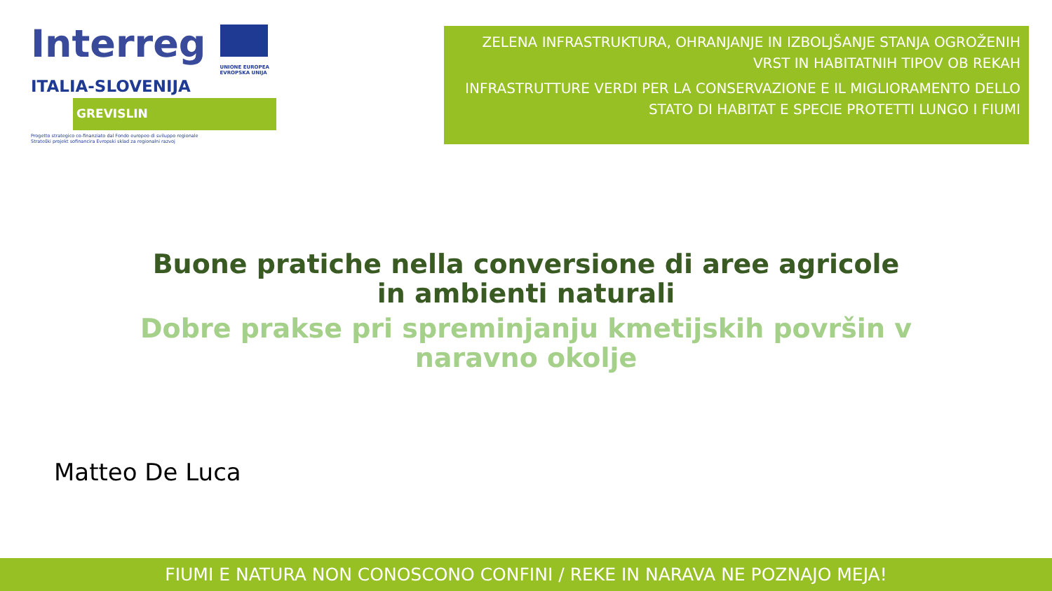Interreg
UNIONE EUROPEA
EVROPSKA UNIJA
ITALIA-SLOVENIJA
GREVISLIN
Progetto strategico co-finanziato dal Fondo europeo di sviluppo regionale
Strateški projekt sofinancira Evropski sklad za regionalni razvoj
ZELENA INFRASTRUKTURA, OHRANJANJE IN IZBOLJŠANJE STANJA OGROŽENIH VRST IN HABITATNIH TIPOV OB REKAH
INFRASTRUTTURE VERDI PER LA CONSERVAZIONE E IL MIGLIORAMENTO DELLO STATO DI HABITAT E SPECIE PROTETTI LUNGO I FIUMI
Buone pratiche nella conversione di aree agricole in ambienti naturali
Dobre prakse pri spreminjanju kmetijskih površin v naravno okolje
Matteo De Luca
FIUMI E NATURA NON CONOSCONO CONFINI / REKE IN NARAVA NE POZNAJO MEJA!